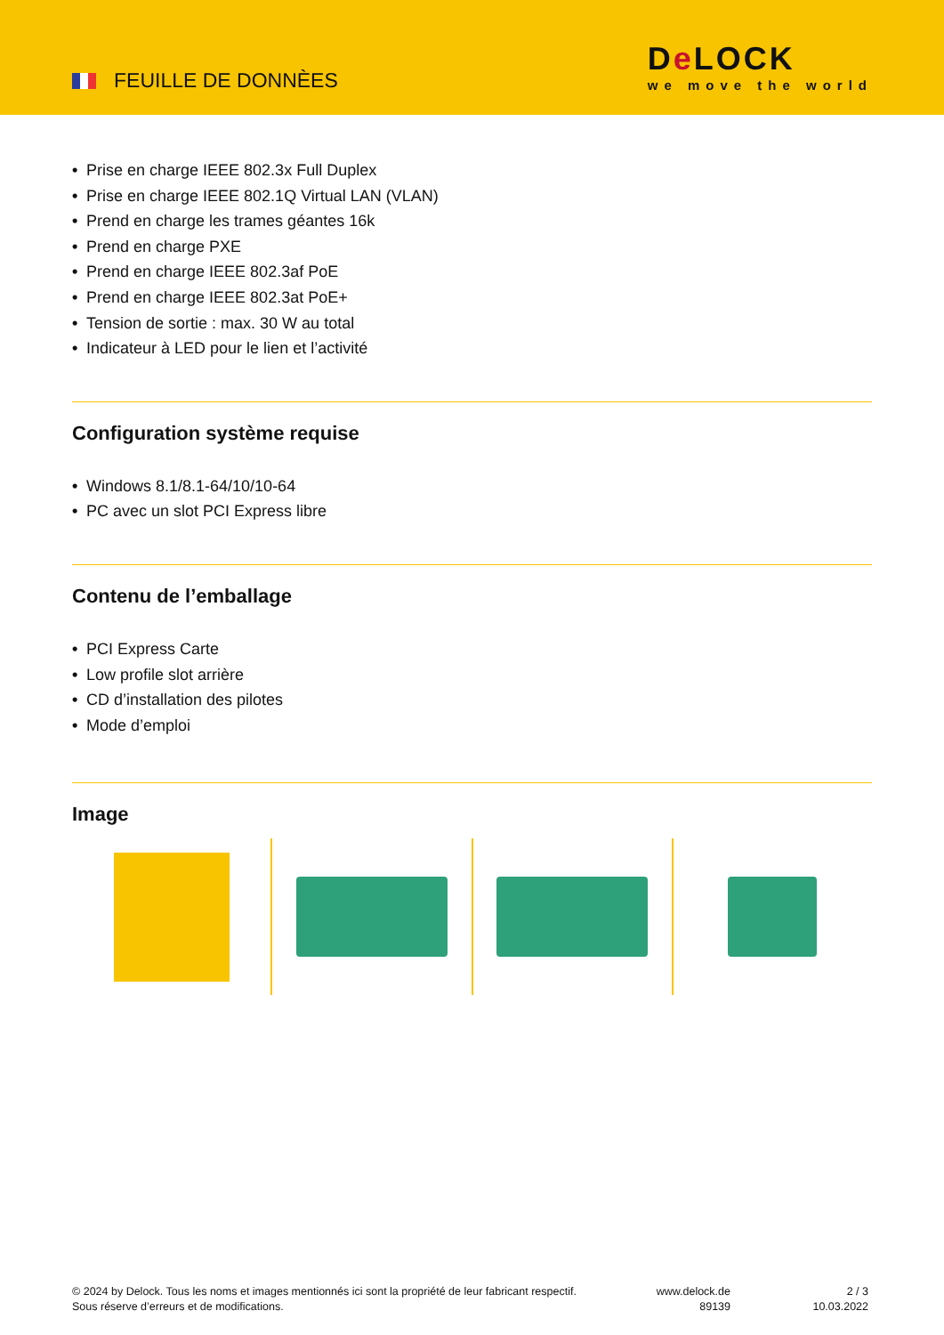FEUILLE DE DONNÈES
De LOCK
we move the world
• Prise en charge IEEE 802.3x Full Duplex
• Prise en charge IEEE 802.1Q Virtual LAN (VLAN)
• Prend en charge les trames géantes 16k
• Prend en charge PXE
• Prend en charge IEEE 802.3af PoE
• Prend en charge IEEE 802.3at PoE+
• Tension de sortie : max. 30 W au total
• Indicateur à LED pour le lien et l’activité
Configuration système requise
• Windows 8.1/8.1-64/10/10-64
• PC avec un slot PCI Express libre
Contenu de l’emballage
• PCI Express Carte
• Low profile slot arrière
• CD d’installation des pilotes
• Mode d’emploi
Image
© 2024 by Delock. Tous les noms et images mentionnés ici sont la propriété de leur fabricant respectif.
Sous réserve d’erreurs et de modifications.
www.delock.de
89139
2 / 3
10.03.2022